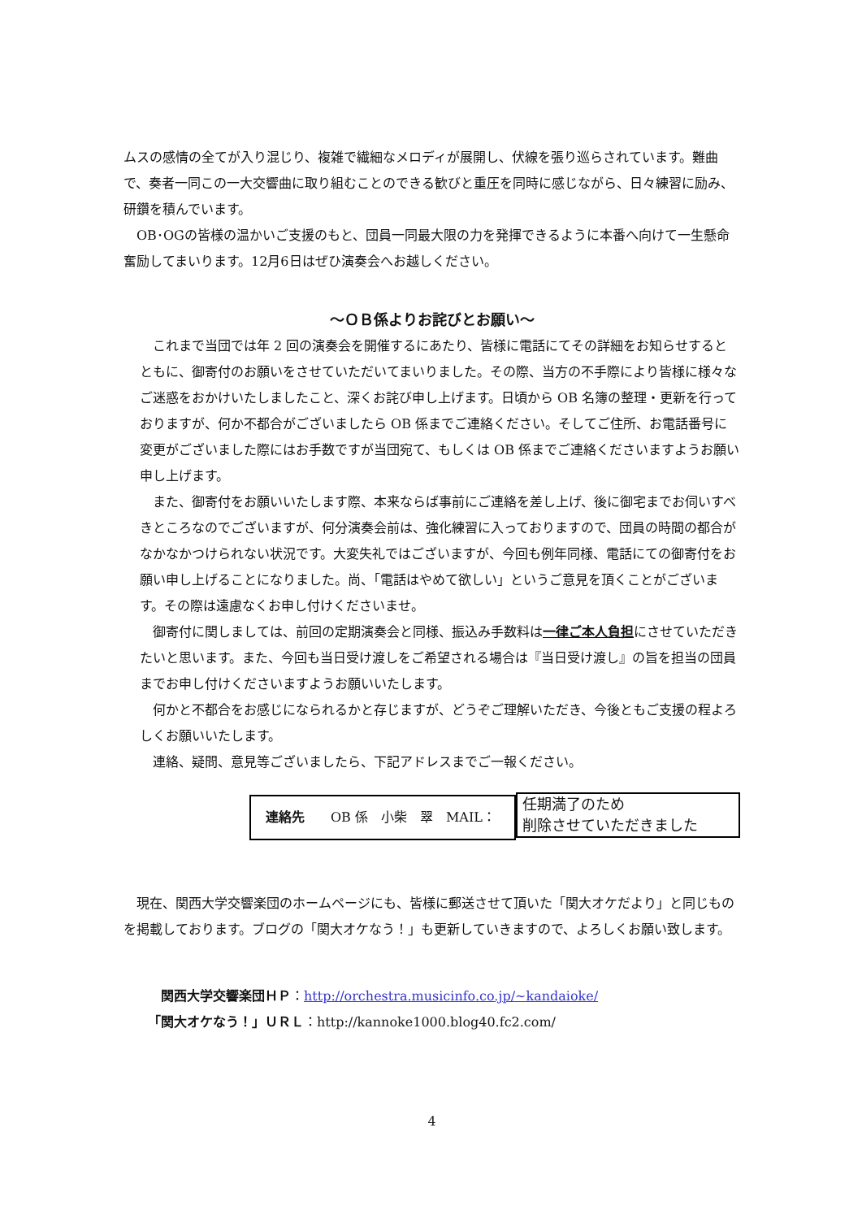ムスの感情の全てが入り混じり、複雑で繊細なメロディが展開し、伏線を張り巡らされています。難曲で、奏者一同この一大交響曲に取り組むことのできる歓びと重圧を同時に感じながら、日々練習に励み、研鑽を積んでいます。
　OB･OGの皆様の温かいご支援のもと、団員一同最大限の力を発揮できるように本番へ向けて一生懸命奮励してまいります。12月6日はぜひ演奏会へお越しください。
～ＯＢ係よりお詫びとお願い～
　これまで当団では年 2 回の演奏会を開催するにあたり、皆様に電話にてその詳細をお知らせするとともに、御寄付のお願いをさせていただいてまいりました。その際、当方の不手際により皆様に様々なご迷惑をおかけいたしましたこと、深くお詫び申し上げます。日頃から OB 名簿の整理・更新を行っておりますが、何か不都合がございましたら OB 係までご連絡ください。そしてご住所、お電話番号に変更がございました際にはお手数ですが当団宛て、もしくは OB 係までご連絡くださいますようお願い申し上げます。
　また、御寄付をお願いいたします際、本来ならば事前にご連絡を差し上げ、後に御宅までお伺いすべきところなのでございますが、何分演奏会前は、強化練習に入っておりますので、団員の時間の都合がなかなかつけられない状況です。大変失礼ではございますが、今回も例年同様、電話にての御寄付をお願い申し上げることになりました。尚、「電話はやめて欲しい」というご意見を頂くことがございます。その際は遠慮なくお申し付けくださいませ。
　御寄付に関しましては、前回の定期演奏会と同様、振込み手数料は一律ご本人負担にさせていただきたいと思います。また、今回も当日受け渡しをご希望される場合は『当日受け渡し』の旨を担当の団員までお申し付けくださいますようお願いいたします。
　何かと不都合をお感じになられるかと存じますが、どうぞご理解いただき、今後ともご支援の程よろしくお願いいたします。
　連絡、疑問、意見等ございましたら、下記アドレスまでご一報ください。
連絡先　　OB 係　小柴　翠　MAIL：
任期満了のため
削除させていただきました
　現在、関西大学交響楽団のホームページにも、皆様に郵送させて頂いた「関大オケだより」と同じものを掲載しております。ブログの「関大オケなう！」も更新していきますので、よろしくお願い致します。
　関西大学交響楽団ＨＰ：http://orchestra.musicinfo.co.jp/~kandaioke/
「関大オケなう！」ＵＲＬ：http://kannoke1000.blog40.fc2.com/
4